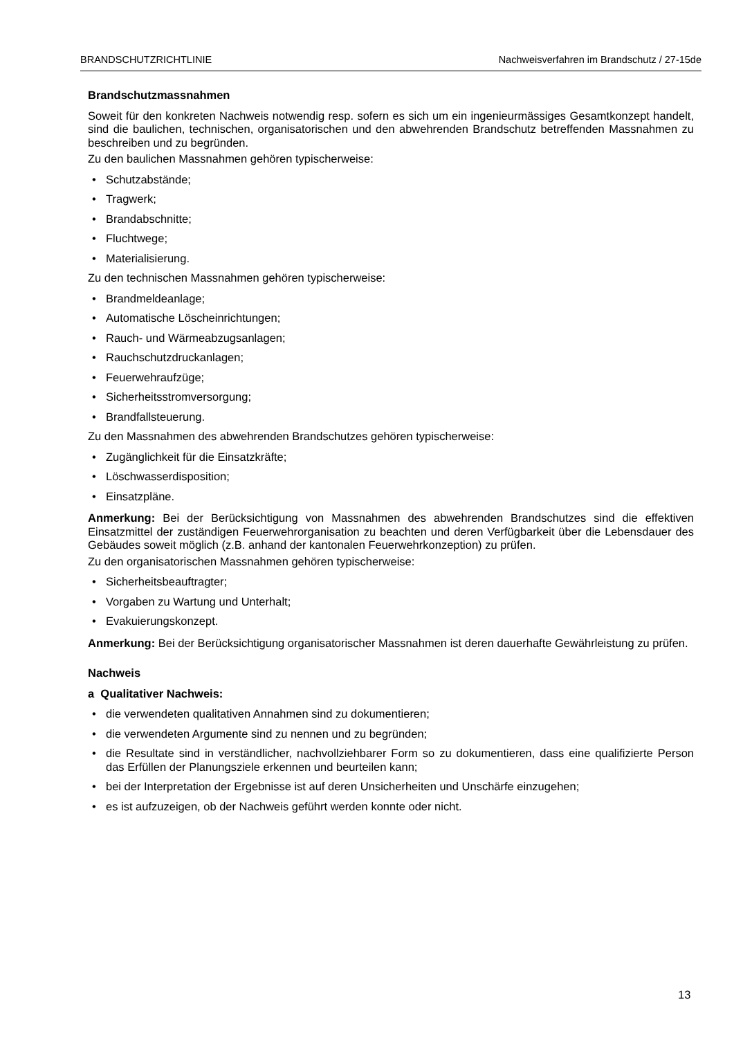BRANDSCHUTZRICHTLINIE Nachweisverfahren im Brandschutz / 27-15de
Brandschutzmassnahmen
Soweit für den konkreten Nachweis notwendig resp. sofern es sich um ein ingenieurmässiges Gesamtkonzept handelt, sind die baulichen, technischen, organisatorischen und den abwehrenden Brandschutz betreffenden Massnahmen zu beschreiben und zu begründen.
Zu den baulichen Massnahmen gehören typischerweise:
• Schutzabstände;
• Tragwerk;
• Brandabschnitte;
• Fluchtwege;
• Materialisierung.
Zu den technischen Massnahmen gehören typischerweise:
• Brandmeldeanlage;
• Automatische Löscheinrichtungen;
• Rauch- und Wärmeabzugsanlagen;
• Rauchschutzdruckanlagen;
• Feuerwehraufzüge;
• Sicherheitsstromversorgung;
• Brandfallsteuerung.
Zu den Massnahmen des abwehrenden Brandschutzes gehören typischerweise:
• Zugänglichkeit für die Einsatzkräfte;
• Löschwasserdisposition;
• Einsatzpläne.
Anmerkung: Bei der Berücksichtigung von Massnahmen des abwehrenden Brandschutzes sind die effektiven Einsatzmittel der zuständigen Feuerwehrorganisation zu beachten und deren Verfügbarkeit über die Lebensdauer des Gebäudes soweit möglich (z.B. anhand der kantonalen Feuerwehrkonzeption) zu prüfen.
Zu den organisatorischen Massnahmen gehören typischerweise:
• Sicherheitsbeauftragter;
• Vorgaben zu Wartung und Unterhalt;
• Evakuierungskonzept.
Anmerkung: Bei der Berücksichtigung organisatorischer Massnahmen ist deren dauerhafte Gewährleistung zu prüfen.
Nachweis
a Qualitativer Nachweis:
• die verwendeten qualitativen Annahmen sind zu dokumentieren;
• die verwendeten Argumente sind zu nennen und zu begründen;
• die Resultate sind in verständlicher, nachvollziehbarer Form so zu dokumentieren, dass eine qualifizierte Person das Erfüllen der Planungsziele erkennen und beurteilen kann;
• bei der Interpretation der Ergebnisse ist auf deren Unsicherheiten und Unschärfe einzugehen;
• es ist aufzuzeigen, ob der Nachweis geführt werden konnte oder nicht.
13